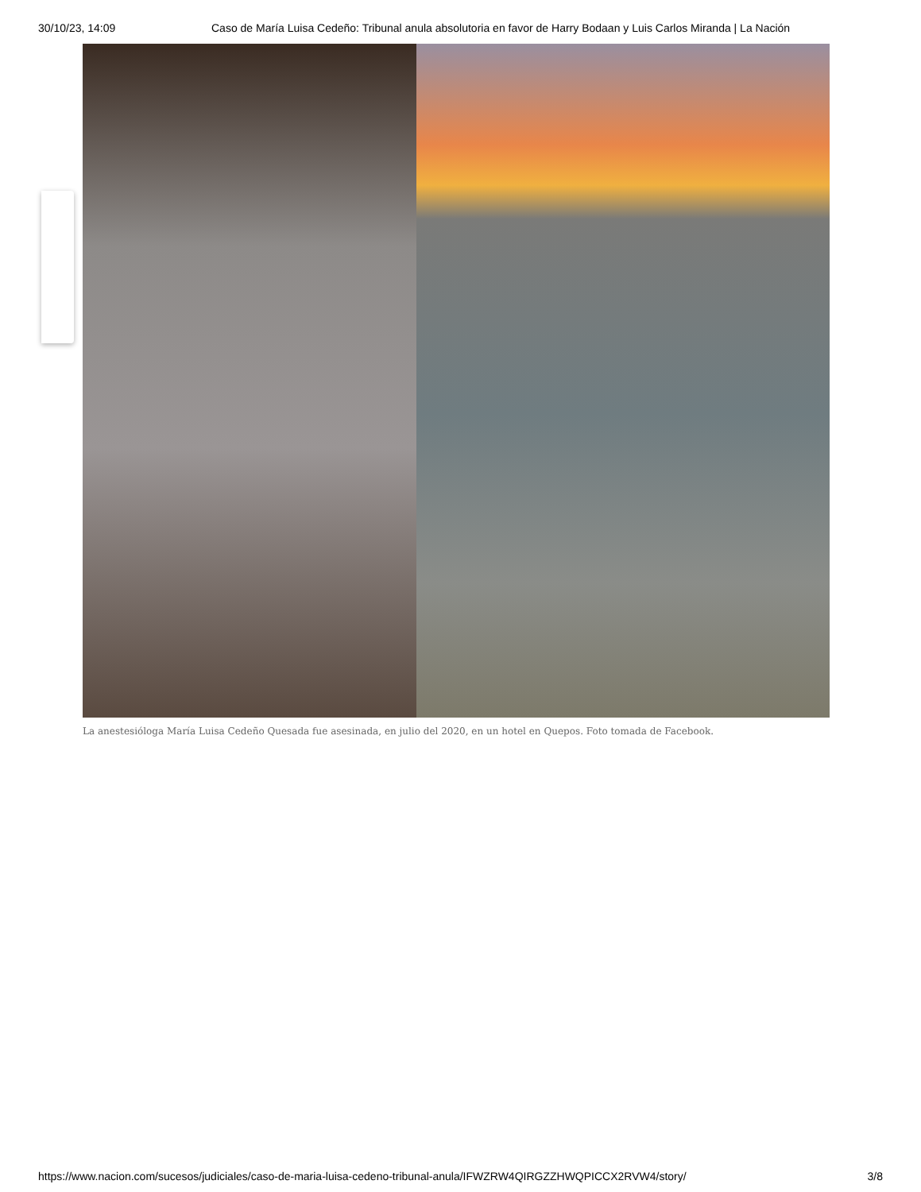30/10/23, 14:09 Caso de María Luisa Cedeño: Tribunal anula absolutoria en favor de Harry Bodaan y Luis Carlos Miranda | La Nación
La anestesióloga María Luisa Cedeño Quesada fue asesinada, en julio del 2020, en un hotel en Quepos. Foto tomada de Facebook.
https://www.nacion.com/sucesos/judiciales/caso-de-maria-luisa-cedeno-tribunal-anula/IFWZRW4QIRGZZHWQPICCX2RVW4/story/ 3/8